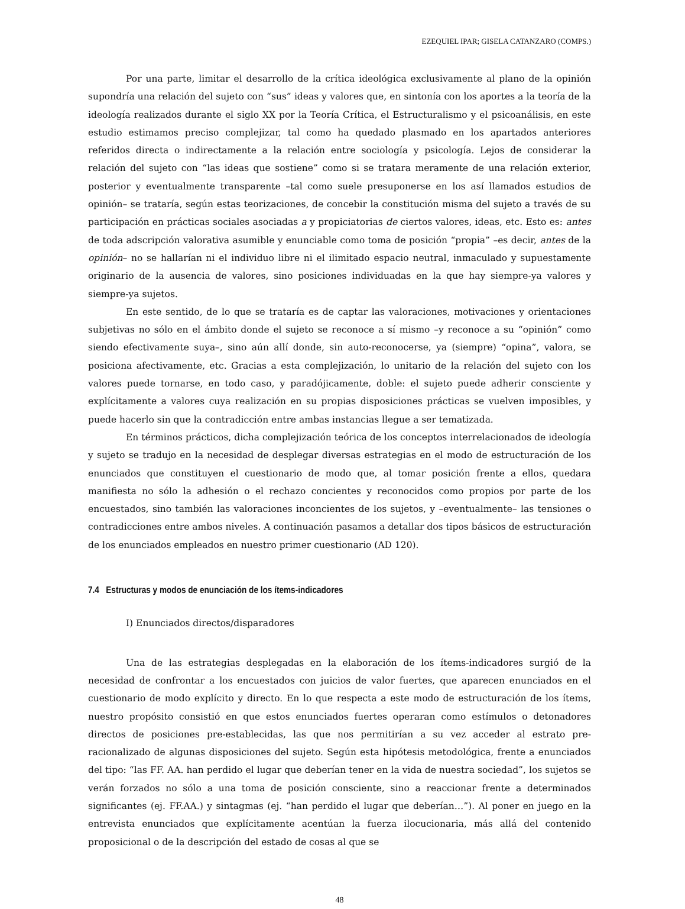EZEQUIEL IPAR; GISELA CATANZARO (COMPS.)
Por una parte, limitar el desarrollo de la crítica ideológica exclusivamente al plano de la opinión supondría una relación del sujeto con “sus” ideas y valores que, en sintonía con los aportes a la teoría de la ideología realizados durante el siglo XX por la Teoría Crítica, el Estructuralismo y el psicoanálisis, en este estudio estimamos preciso complejizar, tal como ha quedado plasmado en los apartados anteriores referidos directa o indirectamente a la relación entre sociología y psicología. Lejos de considerar la relación del sujeto con “las ideas que sostiene” como si se tratara meramente de una relación exterior, posterior y eventualmente transparente –tal como suele presuponerse en los así llamados estudios de opinión– se trataría, según estas teorizaciones, de concebir la constitución misma del sujeto a través de su participación en prácticas sociales asociadas a y propiciatorias de ciertos valores, ideas, etc. Esto es: antes de toda adscripción valorativa asumible y enunciable como toma de posición “propia” –es decir, antes de la opinión– no se hallarían ni el individuo libre ni el ilimitado espacio neutral, inmaculado y supuestamente originario de la ausencia de valores, sino posiciones individuadas en la que hay siempre-ya valores y siempre-ya sujetos.
En este sentido, de lo que se trataría es de captar las valoraciones, motivaciones y orientaciones subjetivas no sólo en el ámbito donde el sujeto se reconoce a sí mismo –y reconoce a su “opinión” como siendo efectivamente suya–, sino aún allí donde, sin auto-reconocerse, ya (siempre) “opina”, valora, se posiciona afectivamente, etc. Gracias a esta complejización, lo unitario de la relación del sujeto con los valores puede tornarse, en todo caso, y paradójicamente, doble: el sujeto puede adherir consciente y explícitamente a valores cuya realización en su propias disposiciones prácticas se vuelven imposibles, y puede hacerlo sin que la contradicción entre ambas instancias llegue a ser tematizada.
En términos prácticos, dicha complejización teórica de los conceptos interrelacionados de ideología y sujeto se tradujo en la necesidad de desplegar diversas estrategias en el modo de estructuración de los enunciados que constituyen el cuestionario de modo que, al tomar posición frente a ellos, quedara manifiesta no sólo la adhesión o el rechazo concientes y reconocidos como propios por parte de los encuestados, sino también las valoraciones inconcientes de los sujetos, y –eventualmente– las tensiones o contradicciones entre ambos niveles. A continuación pasamos a detallar dos tipos básicos de estructuración de los enunciados empleados en nuestro primer cuestionario (AD 120).
7.4 Estructuras y modos de enunciación de los ítems-indicadores
I) Enunciados directos/disparadores
Una de las estrategias desplegadas en la elaboración de los ítems-indicadores surgió de la necesidad de confrontar a los encuestados con juicios de valor fuertes, que aparecen enunciados en el cuestionario de modo explícito y directo. En lo que respecta a este modo de estructuración de los ítems, nuestro propósito consistió en que estos enunciados fuertes operaran como estímulos o detonadores directos de posiciones pre-establecidas, las que nos permitirían a su vez acceder al estrato pre-racionalizado de algunas disposiciones del sujeto. Según esta hipótesis metodológica, frente a enunciados del tipo: “las FF. AA. han perdido el lugar que deberían tener en la vida de nuestra sociedad”, los sujetos se verán forzados no sólo a una toma de posición consciente, sino a reaccionar frente a determinados significantes (ej. FF.AA.) y sintagmas (ej. “han perdido el lugar que deberían…”). Al poner en juego en la entrevista enunciados que explícitamente acentúan la fuerza ilocucionaria, más allá del contenido proposicional o de la descripción del estado de cosas al que se
48